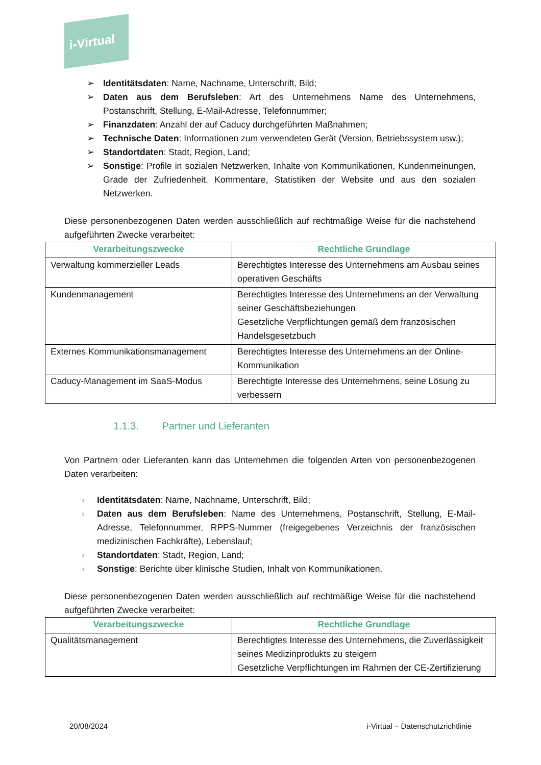i-Virtual
Identitätsdaten: Name, Nachname, Unterschrift, Bild;
Daten aus dem Berufsleben: Art des Unternehmens Name des Unternehmens, Postanschrift, Stellung, E-Mail-Adresse, Telefonnummer;
Finanzdaten: Anzahl der auf Caducy durchgeführten Maßnahmen;
Technische Daten: Informationen zum verwendeten Gerät (Version, Betriebssystem usw.);
Standortdaten: Stadt, Region, Land;
Sonstige: Profile in sozialen Netzwerken, Inhalte von Kommunikationen, Kundenmeinungen, Grade der Zufriedenheit, Kommentare, Statistiken der Website und aus den sozialen Netzwerken.
Diese personenbezogenen Daten werden ausschließlich auf rechtmäßige Weise für die nachstehend aufgeführten Zwecke verarbeitet:
| Verarbeitungszwecke | Rechtliche Grundlage |
| --- | --- |
| Verwaltung kommerzieller Leads | Berechtigtes Interesse des Unternehmens am Ausbau seines operativen Geschäfts |
| Kundenmanagement | Berechtigtes Interesse des Unternehmens an der Verwaltung seiner Geschäftsbeziehungen Gesetzliche Verpflichtungen gemäß dem französischen Handelsgesetzbuch |
| Externes Kommunikationsmanagement | Berechtigtes Interesse des Unternehmens an der Online-Kommunikation |
| Caducy-Management im SaaS-Modus | Berechtigte Interesse des Unternehmens, seine Lösung zu verbessern |
1.1.3. Partner und Lieferanten
Von Partnern oder Lieferanten kann das Unternehmen die folgenden Arten von personenbezogenen Daten verarbeiten:
Identitätsdaten: Name, Nachname, Unterschrift, Bild;
Daten aus dem Berufsleben: Name des Unternehmens, Postanschrift, Stellung, E-Mail-Adresse, Telefonnummer, RPPS-Nummer (freigegebenes Verzeichnis der französischen medizinischen Fachkräfte), Lebenslauf;
Standortdaten: Stadt, Region, Land;
Sonstige: Berichte über klinische Studien, Inhalt von Kommunikationen.
Diese personenbezogenen Daten werden ausschließlich auf rechtmäßige Weise für die nachstehend aufgeführten Zwecke verarbeitet:
| Verarbeitungszwecke | Rechtliche Grundlage |
| --- | --- |
| Qualitätsmanagement | Berechtigtes Interesse des Unternehmens, die Zuverlässigkeit seines Medizinprodukts zu steigern Gesetzliche Verpflichtungen im Rahmen der CE-Zertifizierung |
20/08/2024 i-Virtual – Datenschutzrichtlinie